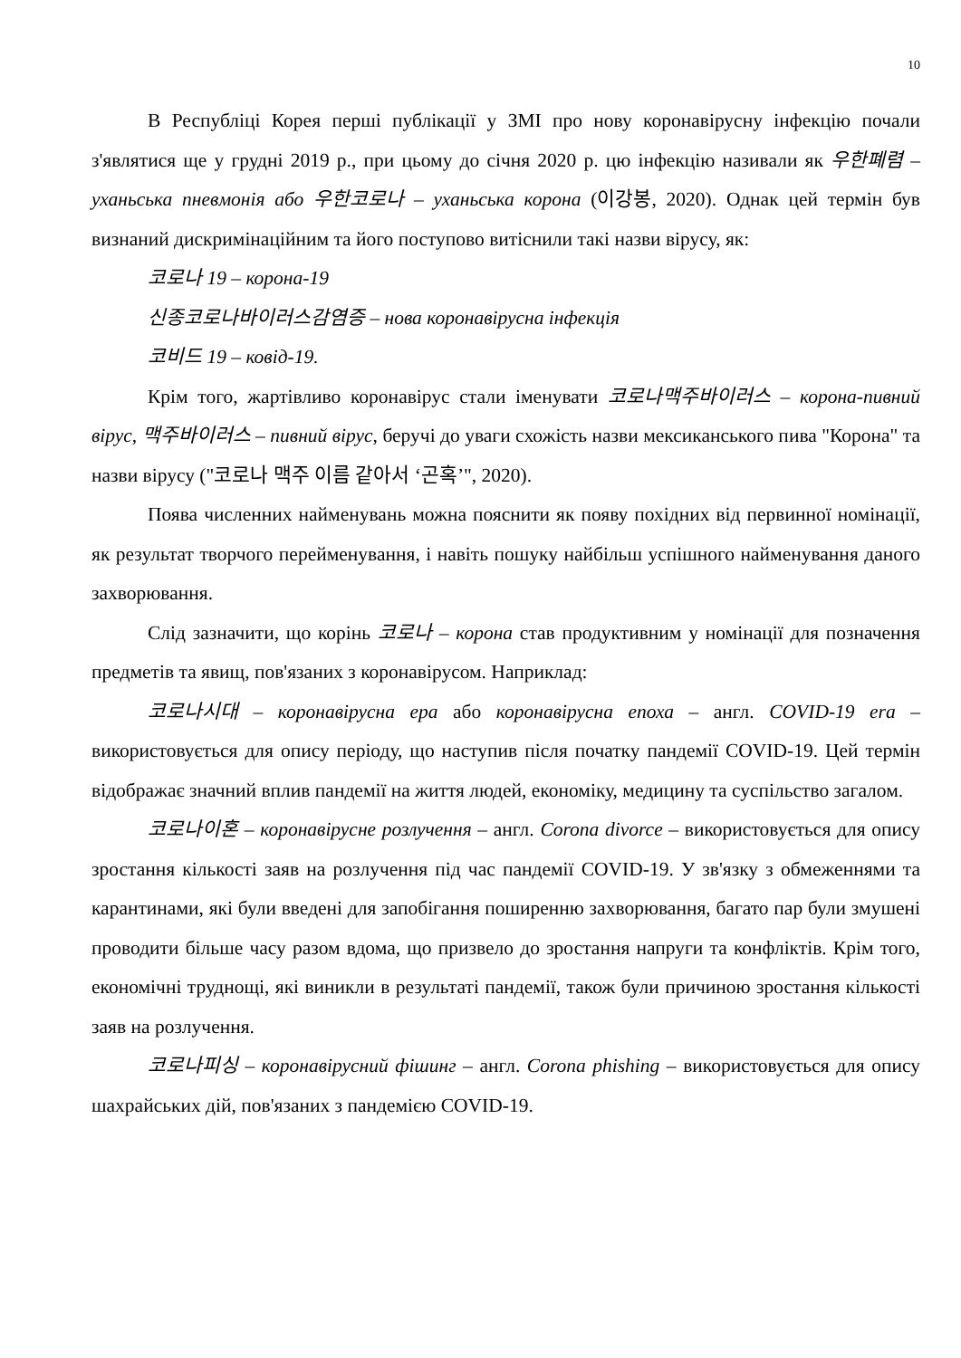10
В Республіці Корея перші публікації у ЗМІ про нову коронавірусну інфекцію почали з'являтися ще у грудні 2019 р., при цьому до січня 2020 р. цю інфекцію називали як 우한폐렴 – уханьська пневмонія або 우한코로나 – уханьська корона (이강봉, 2020). Однак цей термін був визнаний дискримінаційним та його поступово витіснили такі назви вірусу, як:
코로나 19 – корона-19
신종코로나바이러스감염증 – нова коронавірусна інфекція
코비드 19 – ковід-19.
Крім того, жартівливо коронавірус стали іменувати 코로나맥주바이러스 – корона-пивний вірус, 맥주바이러스 – пивний вірус, беручі до уваги схожість назви мексиканського пива "Корона" та назви вірусу ("코로나 맥주 이름 같아서 ‘곤혹’", 2020).
Поява численних найменувань можна пояснити як появу похідних від первинної номінації, як результат творчого перейменування, і навіть пошуку найбільш успішного найменування даного захворювання.
Слід зазначити, що корінь 코로나 – корона став продуктивним у номінації для позначення предметів та явищ, пов'язаних з коронавірусом. Наприклад:
코로나시대 – коронавірусна ера або коронавірусна епоха – англ. COVID-19 era – використовується для опису періоду, що наступив після початку пандемії COVID-19. Цей термін відображає значний вплив пандемії на життя людей, економіку, медицину та суспільство загалом.
코로나이혼 – коронавірусне розлучення – англ. Corona divorce – використовується для опису зростання кількості заяв на розлучення під час пандемії COVID-19. У зв'язку з обмеженнями та карантинами, які були введені для запобігання поширенню захворювання, багато пар були змушені проводити більше часу разом вдома, що призвело до зростання напруги та конфліктів. Крім того, економічні труднощі, які виникли в результаті пандемії, також були причиною зростання кількості заяв на розлучення.
코로나피싱 – коронавірусний фішинг – англ. Corona phishing – використовується для опису шахрайських дій, пов'язаних з пандемією COVID-19.